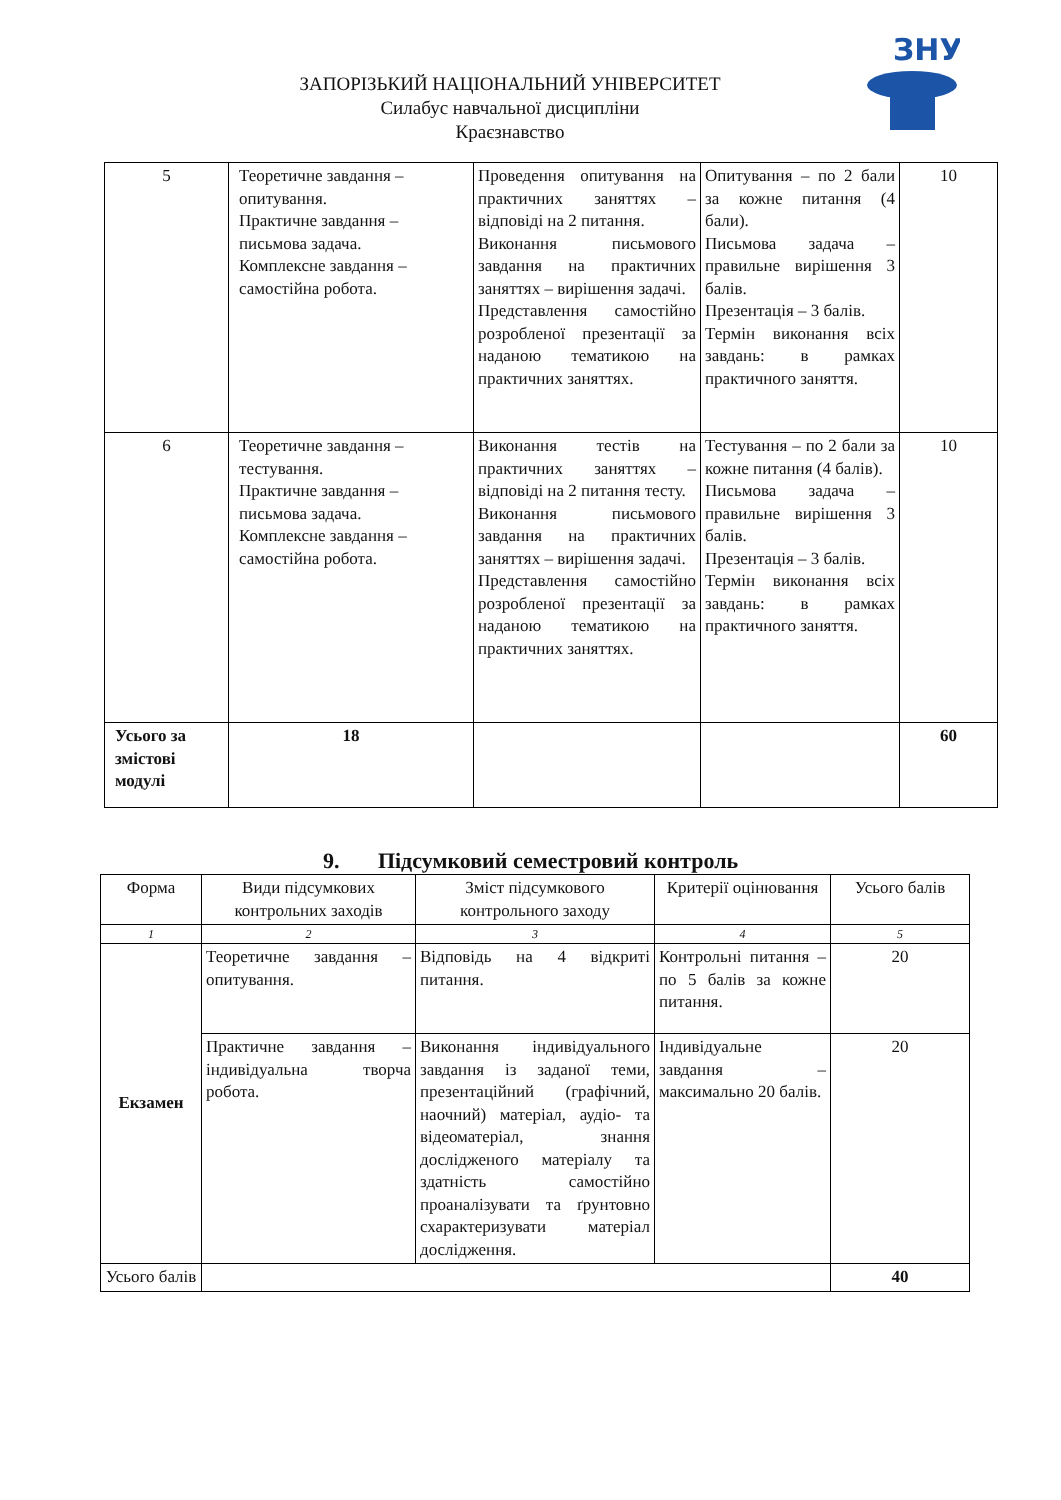ЗАПОРІЗЬКИЙ НАЦІОНАЛЬНИЙ УНІВЕРСИТЕТ
Силабус навчальної дисципліни
Краєзнавство
ЗНУ
| 5 | Теоретичне завдання – опитування. Практичне завдання – письмова задача. Комплексне завдання – самостійна робота. | Проведення опитування на практичних заняттях – відповіді на 2 питання. Виконання письмового завдання на практичних заняттях – вирішення задачі. Представлення самостійно розробленої презентації за наданою тематикою на практичних заняттях. | Опитування – по 2 бали за кожне питання (4 бали). Письмова задача – правильне вирішення 3 балів. Презентація – 3 балів. Термін виконання всіх завдань: в рамках практичного заняття. | 10 |
| 6 | Теоретичне завдання – тестування. Практичне завдання – письмова задача. Комплексне завдання – самостійна робота. | Виконання тестів на практичних заняттях – відповіді на 2 питання тесту. Виконання письмового завдання на практичних заняттях – вирішення задачі. Представлення самостійно розробленої презентації за наданою тематикою на практичних заняттях. | Тестування – по 2 бали за кожне питання (4 балів). Письмова задача – правильне вирішення 3 балів. Презентація – 3 балів. Термін виконання всіх завдань: в рамках практичного заняття. | 10 |
| Усього за змістові модулі | 18 | | | 60 |
9. Підсумковий семестровий контроль
| Форма | Види підсумкових контрольних заходів | Зміст підсумкового контрольного заходу | Критерії оцінювання | Усього балів |
| 1 | 2 | 3 | 4 | 5 |
| Екзамен | Теоретичне завдання – опитування. | Відповідь на 4 відкриті питання. | Контрольні питання – по 5 балів за кожне питання. | 20 |
| | Практичне завдання – індивідуальна творча робота. | Виконання індивідуального завдання із заданої теми, презентаційний (графічний, наочний) матеріал, аудіо- та відеоматеріал, знання дослідженого матеріалу та здатність самостійно проаналізувати та ґрунтовно схарактеризувати матеріал дослідження. | Індивідуальне завдання – максимально 20 балів. | 20 |
| Усього балів | | | | 40 |